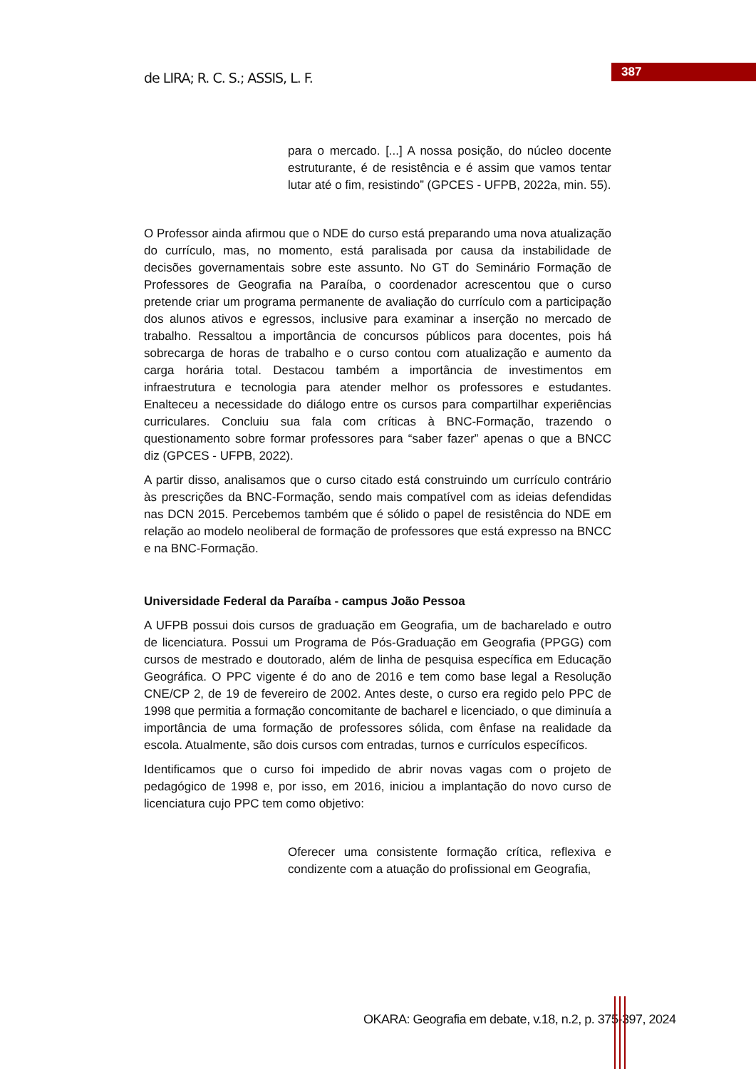de LIRA; R. C. S.; ASSIS, L. F. 387
para o mercado. [...] A nossa posição, do núcleo docente estruturante, é de resistência e é assim que vamos tentar lutar até o fim, resistindo” (GPCES - UFPB, 2022a, min. 55).
O Professor ainda afirmou que o NDE do curso está preparando uma nova atualização do currículo, mas, no momento, está paralisada por causa da instabilidade de decisões governamentais sobre este assunto. No GT do Seminário Formação de Professores de Geografia na Paraíba, o coordenador acrescentou que o curso pretende criar um programa permanente de avaliação do currículo com a participação dos alunos ativos e egressos, inclusive para examinar a inserção no mercado de trabalho. Ressaltou a importância de concursos públicos para docentes, pois há sobrecarga de horas de trabalho e o curso contou com atualização e aumento da carga horária total. Destacou também a importância de investimentos em infraestrutura e tecnologia para atender melhor os professores e estudantes. Enalteceu a necessidade do diálogo entre os cursos para compartilhar experiências curriculares. Concluiu sua fala com críticas à BNC-Formação, trazendo o questionamento sobre formar professores para “saber fazer” apenas o que a BNCC diz (GPCES - UFPB, 2022).
A partir disso, analisamos que o curso citado está construindo um currículo contrário às prescrições da BNC-Formação, sendo mais compatível com as ideias defendidas nas DCN 2015. Percebemos também que é sólido o papel de resistência do NDE em relação ao modelo neoliberal de formação de professores que está expresso na BNCC e na BNC-Formação.
Universidade Federal da Paraíba - campus João Pessoa
A UFPB possui dois cursos de graduação em Geografia, um de bacharelado e outro de licenciatura. Possui um Programa de Pós-Graduação em Geografia (PPGG) com cursos de mestrado e doutorado, além de linha de pesquisa específica em Educação Geográfica. O PPC vigente é do ano de 2016 e tem como base legal a Resolução CNE/CP 2, de 19 de fevereiro de 2002. Antes deste, o curso era regido pelo PPC de 1998 que permitia a formação concomitante de bacharel e licenciado, o que diminuía a importância de uma formação de professores sólida, com ênfase na realidade da escola. Atualmente, são dois cursos com entradas, turnos e currículos específicos.
Identificamos que o curso foi impedido de abrir novas vagas com o projeto de pedagógico de 1998 e, por isso, em 2016, iniciou a implantação do novo curso de licenciatura cujo PPC tem como objetivo:
Oferecer uma consistente formação crítica, reflexiva e condizente com a atuação do profissional em Geografia,
OKARA: Geografia em debate, v.18, n.2, p. 375-397, 2024